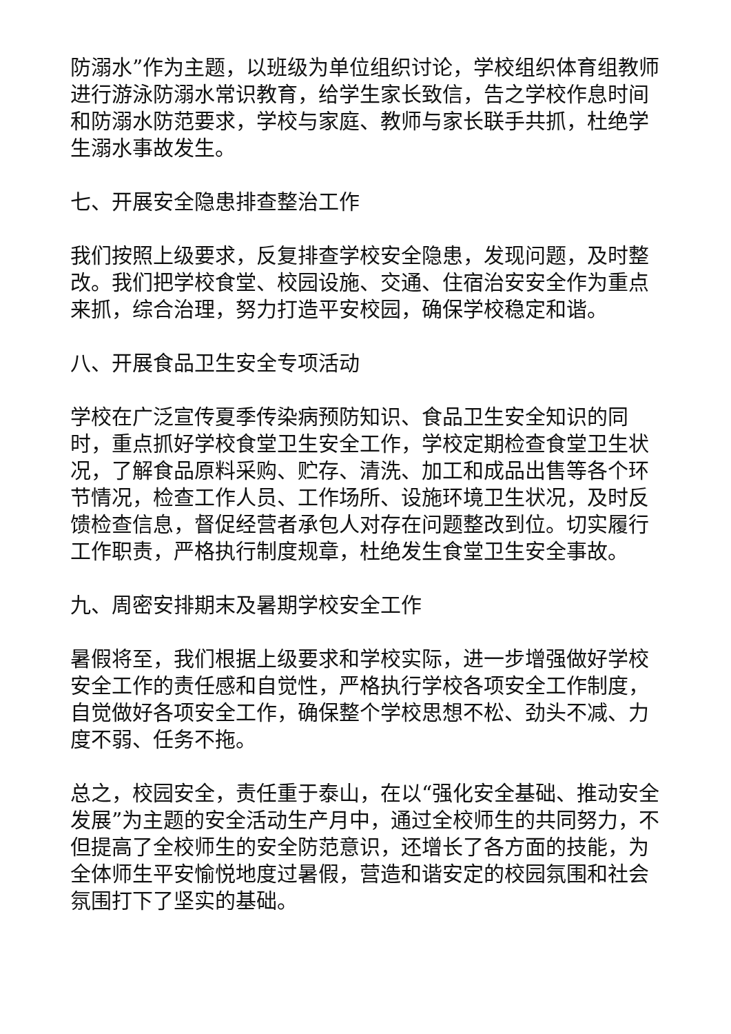防溺水”作为主题，以班级为单位组织讨论，学校组织体育组教师进行游泳防溺水常识教育，给学生家长致信，告之学校作息时间和防溺水防范要求，学校与家庭、教师与家长联手共抓，杜绝学生溺水事故发生。
七、开展安全隐患排查整治工作
我们按照上级要求，反复排查学校安全隐患，发现问题，及时整改。我们把学校食堂、校园设施、交通、住宿治安安全作为重点来抓，综合治理，努力打造平安校园，确保学校稳定和谐。
八、开展食品卫生安全专项活动
学校在广泛宣传夏季传染病预防知识、食品卫生安全知识的同时，重点抓好学校食堂卫生安全工作，学校定期检查食堂卫生状况，了解食品原料采购、贮存、清洗、加工和成品出售等各个环节情况，检查工作人员、工作场所、设施环境卫生状况，及时反馈检查信息，督促经营者承包人对存在问题整改到位。切实履行工作职责，严格执行制度规章，杜绝发生食堂卫生安全事故。
九、周密安排期末及暑期学校安全工作
暑假将至，我们根据上级要求和学校实际，进一步增强做好学校安全工作的责任感和自觉性，严格执行学校各项安全工作制度，自觉做好各项安全工作，确保整个学校思想不松、劲头不减、力度不弱、任务不拖。
总之，校园安全，责任重于泰山，在以“强化安全基础、推动安全发展”为主题的安全活动生产月中，通过全校师生的共同努力，不但提高了全校师生的安全防范意识，还增长了各方面的技能，为全体师生平安愉悦地度过暑假，营造和谐安定的校园氛围和社会氛围打下了坚实的基础。